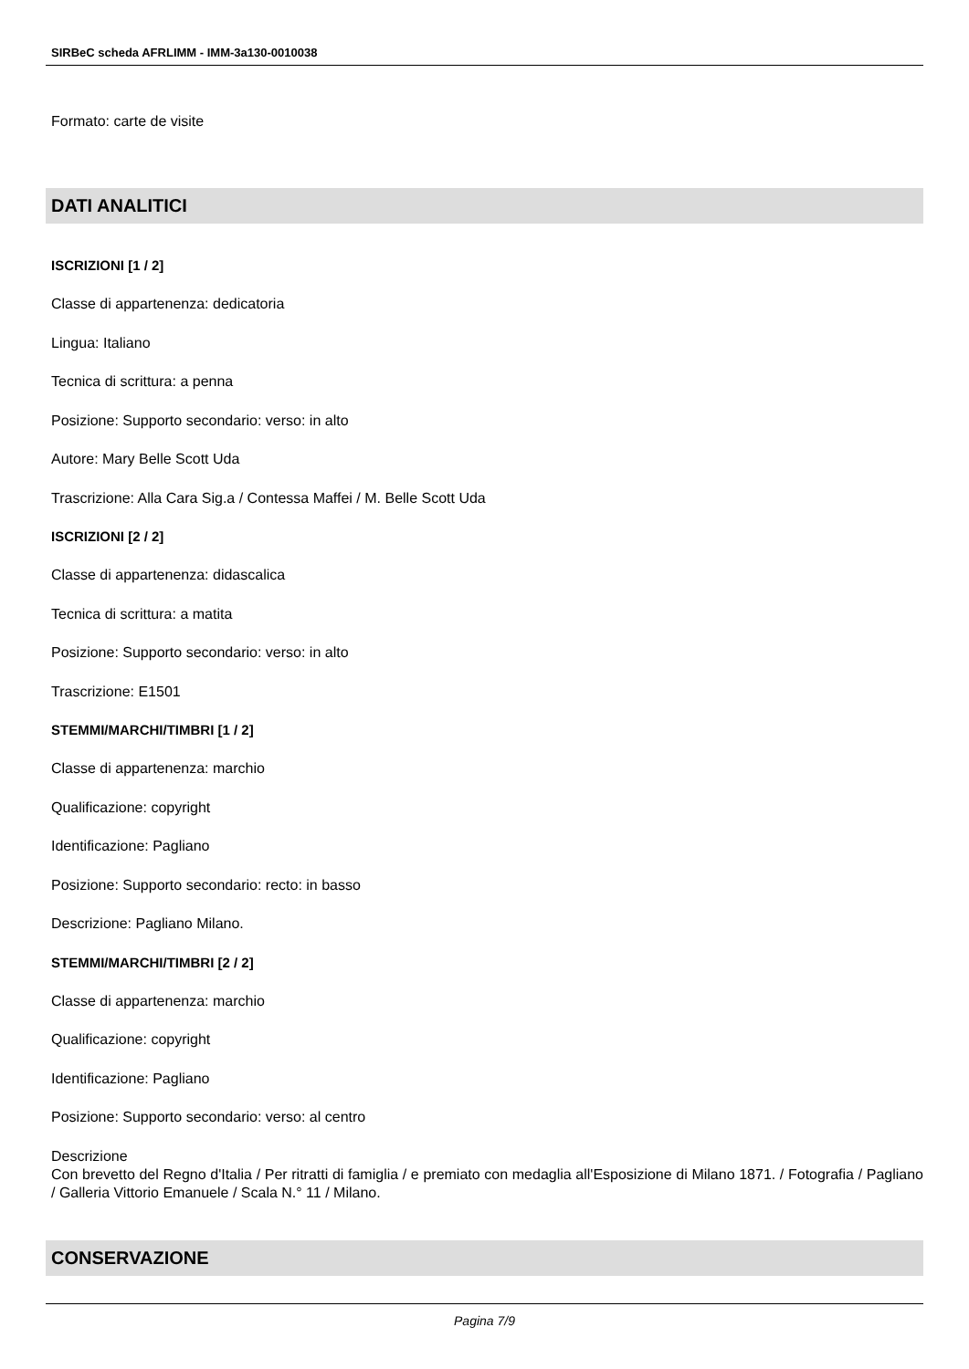SIRBeC scheda AFRLIMM - IMM-3a130-0010038
Formato: carte de visite
DATI ANALITICI
ISCRIZIONI [1 / 2]
Classe di appartenenza: dedicatoria
Lingua: Italiano
Tecnica di scrittura: a penna
Posizione: Supporto secondario: verso: in alto
Autore: Mary Belle Scott Uda
Trascrizione: Alla Cara Sig.a / Contessa Maffei / M. Belle Scott Uda
ISCRIZIONI [2 / 2]
Classe di appartenenza: didascalica
Tecnica di scrittura: a matita
Posizione: Supporto secondario: verso: in alto
Trascrizione: E1501
STEMMI/MARCHI/TIMBRI [1 / 2]
Classe di appartenenza: marchio
Qualificazione: copyright
Identificazione: Pagliano
Posizione: Supporto secondario: recto: in basso
Descrizione: Pagliano Milano.
STEMMI/MARCHI/TIMBRI [2 / 2]
Classe di appartenenza: marchio
Qualificazione: copyright
Identificazione: Pagliano
Posizione: Supporto secondario: verso: al centro
Descrizione
Con brevetto del Regno d'Italia / Per ritratti di famiglia / e premiato con medaglia all'Esposizione di Milano 1871. / Fotografia / Pagliano / Galleria Vittorio Emanuele / Scala N.° 11 / Milano.
CONSERVAZIONE
Pagina 7/9